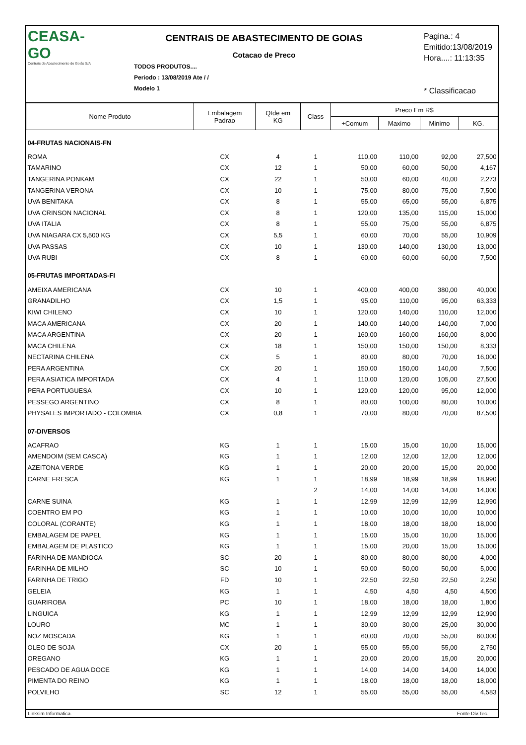CEASA-GO
Centrais de Abastecimento de Goiás S/A
CENTRAIS DE ABASTECIMENTO DE GOIAS
Cotacao de Preco
TODOS PRODUTOS....
Periodo : 13/08/2019 Ate / /
Modelo 1
Pagina.: 4
Emitido:13/08/2019
Hora....: 11:13:35
* Classificacao
| Nome Produto | Embalagem Padrao | Qtde em KG | Class | Preco Em R$ | | | |
| --- | --- | --- | --- | --- | --- | --- | --- |
| | | | | +Comum | Maximo | Minimo | KG. |
| 04-FRUTAS NACIONAIS-FN | | | | | | | |
| ROMA | CX | 4 | 1 | 110,00 | 110,00 | 92,00 | 27,500 |
| TAMARINO | CX | 12 | 1 | 50,00 | 60,00 | 50,00 | 4,167 |
| TANGERINA PONKAM | CX | 22 | 1 | 50,00 | 60,00 | 40,00 | 2,273 |
| TANGERINA VERONA | CX | 10 | 1 | 75,00 | 80,00 | 75,00 | 7,500 |
| UVA BENITAKA | CX | 8 | 1 | 55,00 | 65,00 | 55,00 | 6,875 |
| UVA CRINSON NACIONAL | CX | 8 | 1 | 120,00 | 135,00 | 115,00 | 15,000 |
| UVA ITALIA | CX | 8 | 1 | 55,00 | 75,00 | 55,00 | 6,875 |
| UVA NIAGARA CX 5,500 KG | CX | 5,5 | 1 | 60,00 | 70,00 | 55,00 | 10,909 |
| UVA PASSAS | CX | 10 | 1 | 130,00 | 140,00 | 130,00 | 13,000 |
| UVA RUBI | CX | 8 | 1 | 60,00 | 60,00 | 60,00 | 7,500 |
| 05-FRUTAS IMPORTADAS-FI | | | | | | | |
| AMEIXA AMERICANA | CX | 10 | 1 | 400,00 | 400,00 | 380,00 | 40,000 |
| GRANADILHO | CX | 1,5 | 1 | 95,00 | 110,00 | 95,00 | 63,333 |
| KIWI CHILENO | CX | 10 | 1 | 120,00 | 140,00 | 110,00 | 12,000 |
| MACA AMERICANA | CX | 20 | 1 | 140,00 | 140,00 | 140,00 | 7,000 |
| MACA ARGENTINA | CX | 20 | 1 | 160,00 | 160,00 | 160,00 | 8,000 |
| MACA CHILENA | CX | 18 | 1 | 150,00 | 150,00 | 150,00 | 8,333 |
| NECTARINA CHILENA | CX | 5 | 1 | 80,00 | 80,00 | 70,00 | 16,000 |
| PERA ARGENTINA | CX | 20 | 1 | 150,00 | 150,00 | 140,00 | 7,500 |
| PERA ASIATICA IMPORTADA | CX | 4 | 1 | 110,00 | 120,00 | 105,00 | 27,500 |
| PERA PORTUGUESA | CX | 10 | 1 | 120,00 | 120,00 | 95,00 | 12,000 |
| PESSEGO ARGENTINO | CX | 8 | 1 | 80,00 | 100,00 | 80,00 | 10,000 |
| PHYSALES IMPORTADO - COLOMBIA | CX | 0,8 | 1 | 70,00 | 80,00 | 70,00 | 87,500 |
| 07-DIVERSOS | | | | | | | |
| ACAFRAO | KG | 1 | 1 | 15,00 | 15,00 | 10,00 | 15,000 |
| AMENDOIM (SEM CASCA) | KG | 1 | 1 | 12,00 | 12,00 | 12,00 | 12,000 |
| AZEITONA VERDE | KG | 1 | 1 | 20,00 | 20,00 | 15,00 | 20,000 |
| CARNE FRESCA | KG | 1 | 1 | 18,99 | 18,99 | 18,99 | 18,990 |
| | | | 2 | 14,00 | 14,00 | 14,00 | 14,000 |
| CARNE SUINA | KG | 1 | 1 | 12,99 | 12,99 | 12,99 | 12,990 |
| COENTRO EM PO | KG | 1 | 1 | 10,00 | 10,00 | 10,00 | 10,000 |
| COLORAL (CORANTE) | KG | 1 | 1 | 18,00 | 18,00 | 18,00 | 18,000 |
| EMBALAGEM DE PAPEL | KG | 1 | 1 | 15,00 | 15,00 | 10,00 | 15,000 |
| EMBALAGEM DE PLASTICO | KG | 1 | 1 | 15,00 | 20,00 | 15,00 | 15,000 |
| FARINHA DE MANDIOCA | SC | 20 | 1 | 80,00 | 80,00 | 80,00 | 4,000 |
| FARINHA DE MILHO | SC | 10 | 1 | 50,00 | 50,00 | 50,00 | 5,000 |
| FARINHA DE TRIGO | FD | 10 | 1 | 22,50 | 22,50 | 22,50 | 2,250 |
| GELEIA | KG | 1 | 1 | 4,50 | 4,50 | 4,50 | 4,500 |
| GUARIROBA | PC | 10 | 1 | 18,00 | 18,00 | 18,00 | 1,800 |
| LINGUICA | KG | 1 | 1 | 12,99 | 12,99 | 12,99 | 12,990 |
| LOURO | MC | 1 | 1 | 30,00 | 30,00 | 25,00 | 30,000 |
| NOZ MOSCADA | KG | 1 | 1 | 60,00 | 70,00 | 55,00 | 60,000 |
| OLEO DE SOJA | CX | 20 | 1 | 55,00 | 55,00 | 55,00 | 2,750 |
| OREGANO | KG | 1 | 1 | 20,00 | 20,00 | 15,00 | 20,000 |
| PESCADO DE AGUA DOCE | KG | 1 | 1 | 14,00 | 14,00 | 14,00 | 14,000 |
| PIMENTA DO REINO | KG | 1 | 1 | 18,00 | 18,00 | 18,00 | 18,000 |
| POLVILHO | SC | 12 | 1 | 55,00 | 55,00 | 55,00 | 4,583 |
Linksim Informatica. Fonte Div.Tec.